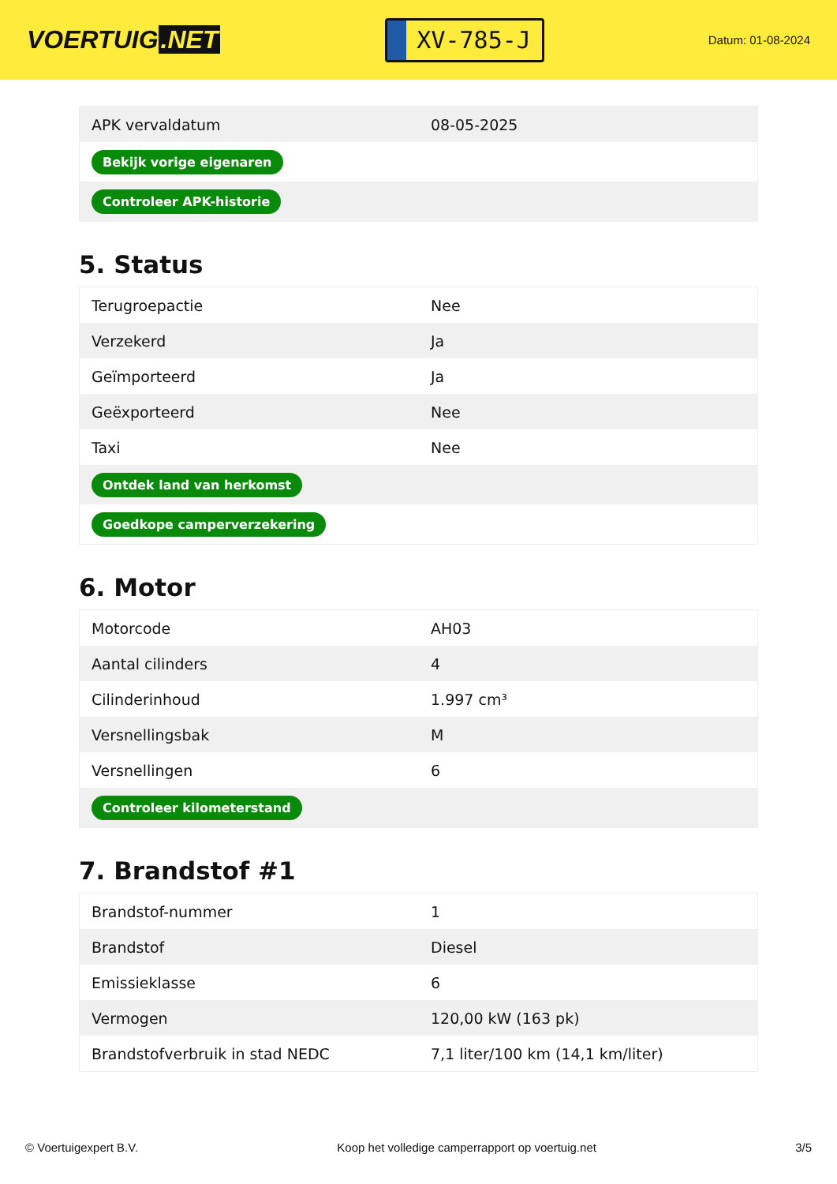VOERTUIG.NET
XV-785-J
Datum: 01-08-2024
| APK vervaldatum | 08-05-2025 |
| Bekijk vorige eigenaren | |
| Controleer APK-historie | |
5. Status
| Terugroepactie | Nee |
| Verzekerd | Ja |
| Geïmporteerd | Ja |
| Geëxporteerd | Nee |
| Taxi | Nee |
| Ontdek land van herkomst | |
| Goedkope camperverzekering | |
6. Motor
| Motorcode | AH03 |
| Aantal cilinders | 4 |
| Cilinderinhoud | 1.997 cm³ |
| Versnellingsbak | M |
| Versnellingen | 6 |
| Controleer kilometerstand | |
7. Brandstof #1
| Brandstof-nummer | 1 |
| Brandstof | Diesel |
| Emissieklasse | 6 |
| Vermogen | 120,00 kW (163 pk) |
| Brandstofverbruik in stad NEDC | 7,1 liter/100 km (14,1 km/liter) |
© Voertuigexpert B.V. Koop het volledige camperrapport op voertuig.net 3/5